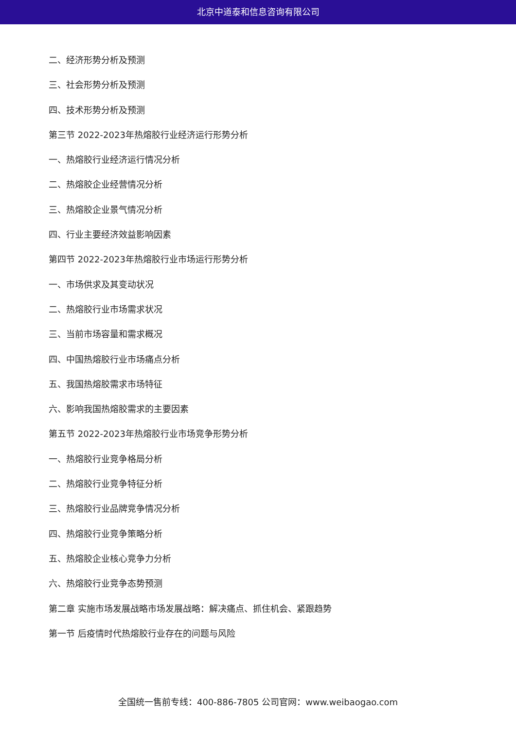北京中道泰和信息咨询有限公司
二、经济形势分析及预测
三、社会形势分析及预测
四、技术形势分析及预测
第三节 2022-2023年热熔胶行业经济运行形势分析
一、热熔胶行业经济运行情况分析
二、热熔胶企业经营情况分析
三、热熔胶企业景气情况分析
四、行业主要经济效益影响因素
第四节 2022-2023年热熔胶行业市场运行形势分析
一、市场供求及其变动状况
二、热熔胶行业市场需求状况
三、当前市场容量和需求概况
四、中国热熔胶行业市场痛点分析
五、我国热熔胶需求市场特征
六、影响我国热熔胶需求的主要因素
第五节 2022-2023年热熔胶行业市场竞争形势分析
一、热熔胶行业竞争格局分析
二、热熔胶行业竞争特征分析
三、热熔胶行业品牌竞争情况分析
四、热熔胶行业竞争策略分析
五、热熔胶企业核心竞争力分析
六、热熔胶行业竞争态势预测
第二章 实施市场发展战略市场发展战略：解决痛点、抓住机会、紧跟趋势
第一节 后疫情时代热熔胶行业存在的问题与风险
全国统一售前专线：400-886-7805 公司官网：www.weibaogao.com